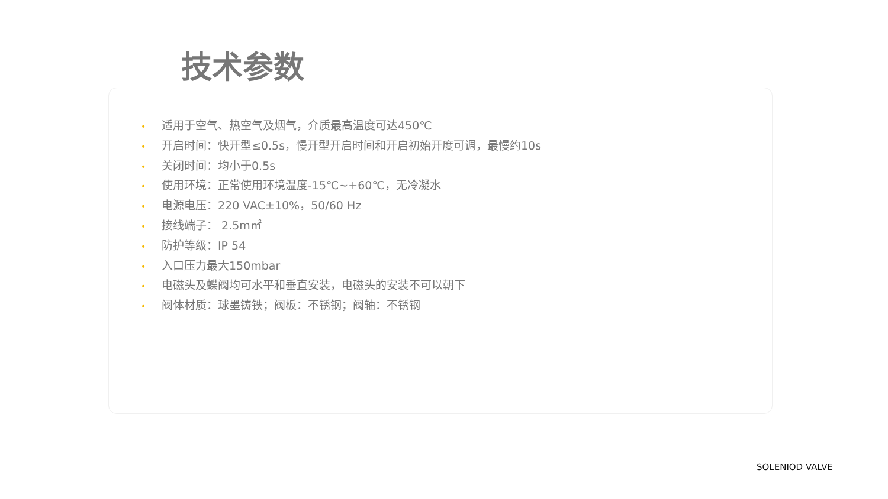技术参数
• 适用于空气、热空气及烟气，介质最高温度可达450℃
• 开启时间：快开型≤0.5s，慢开型开启时间和开启初始开度可调，最慢约10s
• 关闭时间：均小于0.5s
• 使用环境：正常使用环境温度-15℃~+60℃，无冷凝水
• 电源电压：220 VAC±10%，50/60 Hz
• 接线端子： 2.5m㎡
• 防护等级：IP 54
• 入口压力最大150mbar
• 电磁头及蝶阀均可水平和垂直安装，电磁头的安装不可以朝下
• 阀体材质：球墨铸铁；阀板：不锈钢；阀轴：不锈钢
SOLENIOD VALVE